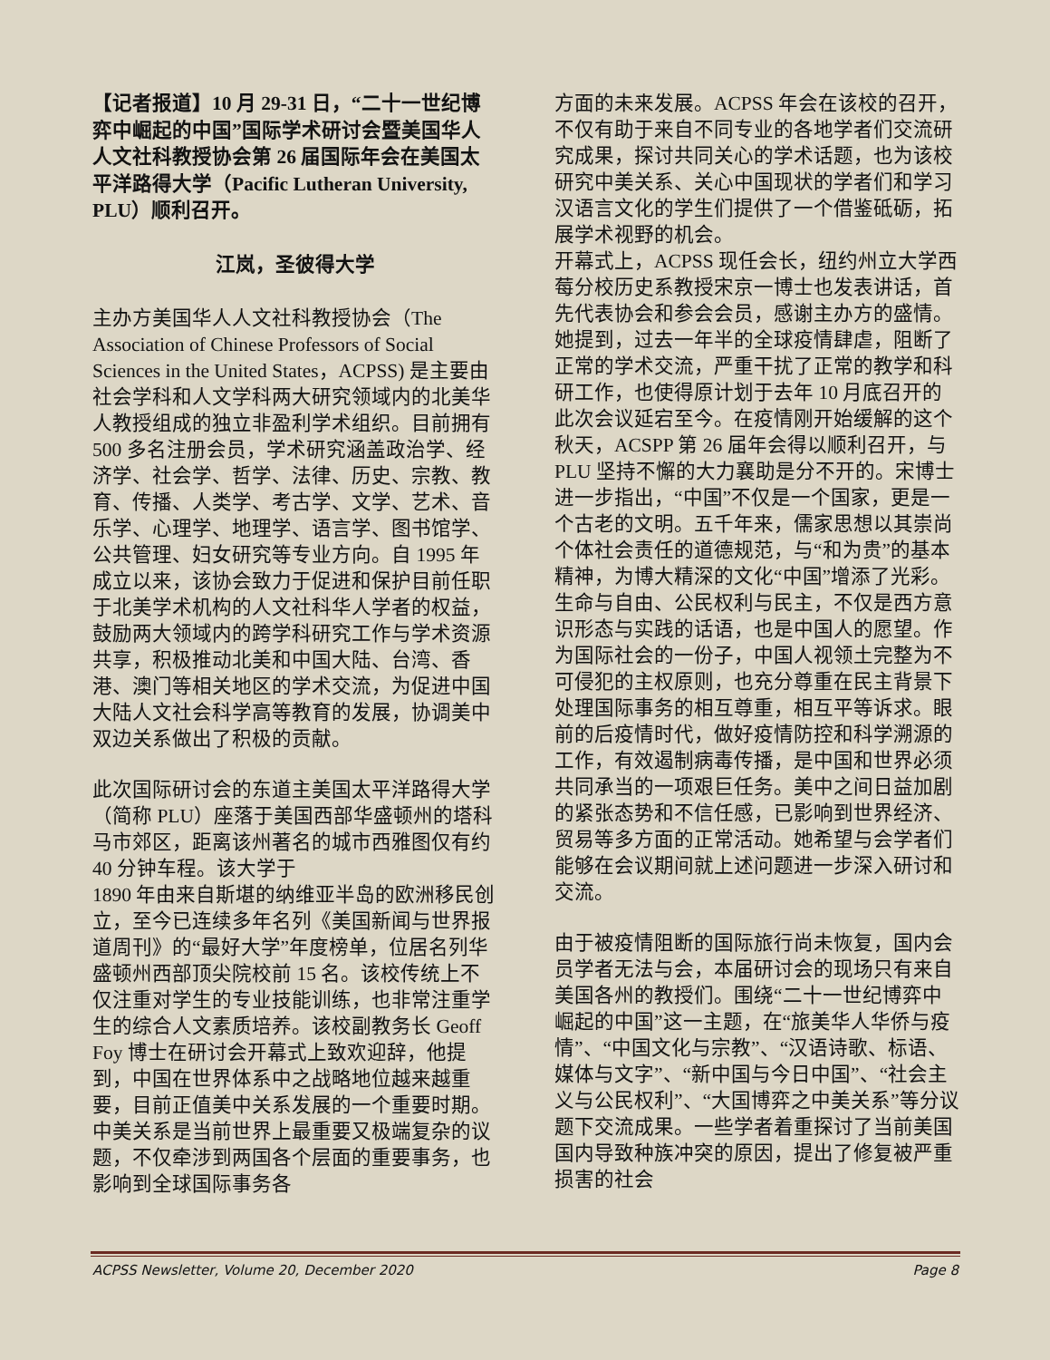【记者报道】10 月 29-31 日，“二十一世纪博弈中崛起的中国”国际学术研讨会暨美国华人人文社科教授协会第 26 届国际年会在美国太平洋路得大学（Pacific Lutheran University, PLU）顺利召开。
江岚，圣彼得大学
主办方美国华人人文社科教授协会（The Association of Chinese Professors of Social Sciences in the United States，ACPSS) 是主要由社会学科和人文学科两大研究领域内的北美华人教授组成的独立非盈利学术组织。目前拥有 500 多名注册会员，学术研究涵盖政治学、经济学、社会学、哲学、法律、历史、宗教、教育、传播、人类学、考古学、文学、艺术、音乐学、心理学、地理学、语言学、图书馆学、公共管理、妇女研究等专业方向。自 1995 年成立以来，该协会致力于促进和保护目前任职于北美学术机构的人文社科华人学者的权益，鼓励两大领域内的跨学科研究工作与学术资源共享，积极推动北美和中国大陆、台湾、香港、澳门等相关地区的学术交流，为促进中国大陆人文社会科学高等教育的发展，协调美中双边关系做出了积极的贡献。
此次国际研讨会的东道主美国太平洋路得大学（简称 PLU）座落于美国西部华盛顿州的塔科马市郊区，距离该州著名的城市西雅图仅有约 40 分钟车程。该大学于
1890 年由来自斯堪的纳维亚半岛的欧洲移民创立，至今已连续多年名列《美国新闻与世界报道周刊》的“最好大学”年度榜单，位居名列华盛顿州西部顶尖院校前 15 名。该校传统上不仅注重对学生的专业技能训练，也非常注重学生的综合人文素质培养。该校副教务长 Geoff Foy 博士在研讨会开幕式上致欢迎辞，他提到，中国在世界体系中之战略地位越来越重要，目前正值美中关系发展的一个重要时期。中美关系是当前世界上最重要又极端复杂的议题，不仅牵涉到两国各个层面的重要事务，也影响到全球国际事务各
方面的未来发展。ACPSS 年会在该校的召开，不仅有助于来自不同专业的各地学者们交流研究成果，探讨共同关心的学术话题，也为该校研究中美关系、关心中国现状的学者们和学习汉语言文化的学生们提供了一个借鉴砥砺，拓展学术视野的机会。
开幕式上，ACPSS 现任会长，纽约州立大学西莓分校历史系教授宋京一博士也发表讲话，首先代表协会和参会会员，感谢主办方的盛情。她提到，过去一年半的全球疫情肆虐，阻断了正常的学术交流，严重干扰了正常的教学和科研工作，也使得原计划于去年 10 月底召开的此次会议延宕至今。在疫情刚开始缓解的这个秋天，ACSPP 第 26 届年会得以顺利召开，与 PLU 坚持不懈的大力襄助是分不开的。宋博士进一步指出，“中国”不仅是一个国家，更是一个古老的文明。五千年来，儒家思想以其崇尚个体社会责任的道德规范，与“和为贵”的基本精神，为博大精深的文化“中国”增添了光彩。生命与自由、公民权利与民主，不仅是西方意识形态与实践的话语，也是中国人的愿望。作为国际社会的一份子，中国人视领土完整为不可侵犯的主权原则，也充分尊重在民主背景下处理国际事务的相互尊重，相互平等诉求。眼前的后疫情时代，做好疫情防控和科学溯源的工作，有效遏制病毒传播，是中国和世界必须共同承当的一项艰巨任务。美中之间日益加剧的紧张态势和不信任感，已影响到世界经济、贸易等多方面的正常活动。她希望与会学者们能够在会议期间就上述问题进一步深入研讨和交流。
由于被疫情阻断的国际旅行尚未恢复，国内会员学者无法与会，本届研讨会的现场只有来自美国各州的教授们。围绕“二十一世纪博弈中崛起的中国”这一主题，在“旅美华人华侨与疫情”、“中国文化与宗教”、“汉语诗歌、标语、媒体与文字”、“新中国与今日中国”、“社会主义与公民权利”、“大国博弈之中美关系”等分议题下交流成果。一些学者着重探讨了当前美国国内导致种族冲突的原因，提出了修复被严重损害的社会
ACPSS Newsletter, Volume 20, December 2020 Page 8